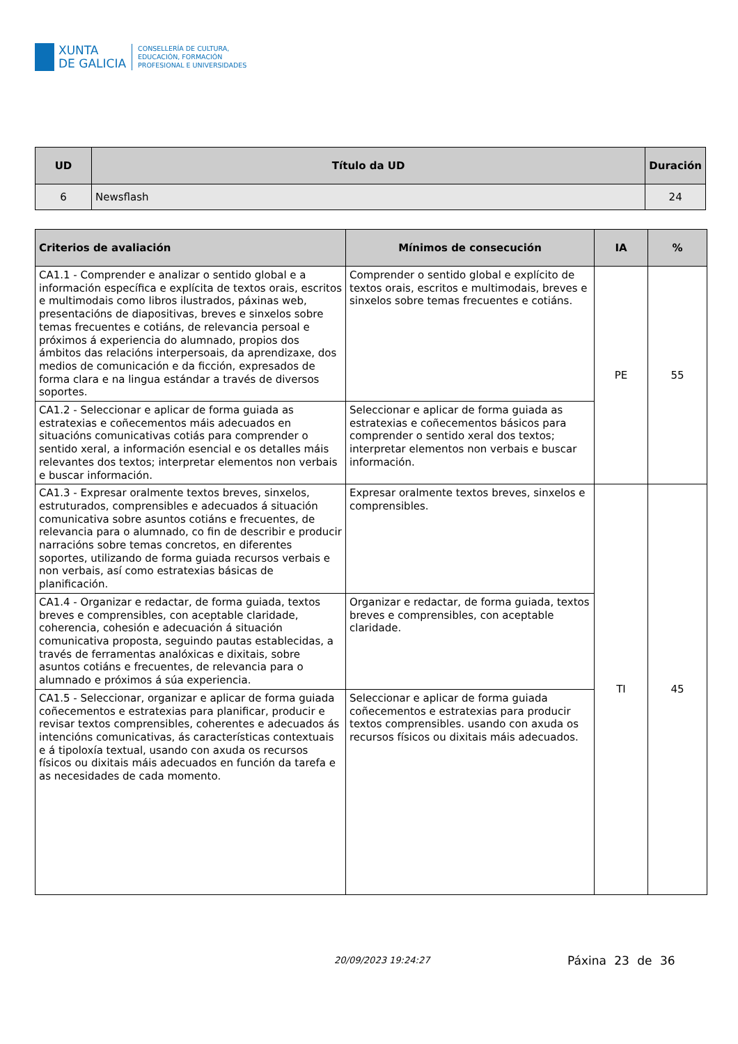XUNTA
DE GALICIA
CONSELLERÍA DE CULTURA,
EDUCACIÓN, FORMACIÓN
PROFESIONAL E UNIVERSIDADES
| UD | Título da UD | Duración |
| --- | --- | --- |
| 6 | Newsflash | 24 |
| Criterios de avaliación | Mínimos de consecución | IA | % |
| --- | --- | --- | --- |
| CA1.1 - Comprender e analizar o sentido global e a información específica e explícita de textos orais, escritos e multimodais como libros ilustrados, páxinas web, presentacións de diapositivas, breves e sinxelos sobre temas frecuentes e cotiáns, de relevancia persoal e próximos á experiencia do alumnado, propios dos ámbitos das relacións interpersoais, da aprendizaxe, dos medios de comunicación e da ficción, expresados de forma clara e na lingua estándar a través de diversos soportes. | Comprender o sentido global e explícito de textos orais, escritos e multimodais, breves e sinxelos sobre temas frecuentes e cotiáns. | PE | 55 |
| CA1.2 - Seleccionar e aplicar de forma guiada as estratexias e coñecementos máis adecuados en situacións comunicativas cotiás para comprender o sentido xeral, a información esencial e os detalles máis relevantes dos textos; interpretar elementos non verbais e buscar información. | Seleccionar e aplicar de forma guiada as estratexias e coñecementos básicos para comprender o sentido xeral dos textos; interpretar elementos non verbais e buscar información. | | |
| CA1.3 - Expresar oralmente textos breves, sinxelos, estruturados, comprensibles e adecuados á situación comunicativa sobre asuntos cotiáns e frecuentes, de relevancia para o alumnado, co fin de describir e producir narracións sobre temas concretos, en diferentes soportes, utilizando de forma guiada recursos verbais e non verbais, así como estratexias básicas de planificación. | Expresar oralmente textos breves, sinxelos e comprensibles. | TI | 45 |
| CA1.4 - Organizar e redactar, de forma guiada, textos breves e comprensibles, con aceptable claridade, coherencia, cohesión e adecuación á situación comunicativa proposta, seguindo pautas establecidas, a través de ferramentas analóxicas e dixitais, sobre asuntos cotiáns e frecuentes, de relevancia para o alumnado e próximos á súa experiencia. | Organizar e redactar, de forma guiada, textos breves e comprensibles, con aceptable claridade. | | |
| CA1.5 - Seleccionar, organizar e aplicar de forma guiada coñecementos e estratexias para planificar, producir e revisar textos comprensibles, coherentes e adecuados ás intencións comunicativas, ás características contextuais e á tipoloxía textual, usando con axuda os recursos físicos ou dixitais máis adecuados en función da tarefa e as necesidades de cada momento. | Seleccionar e aplicar de forma guiada coñecementos e estratexias para producir textos comprensibles. usando con axuda os recursos físicos ou dixitais máis adecuados. | | |
20/09/2023 19:24:27 Páxina 23 de 36